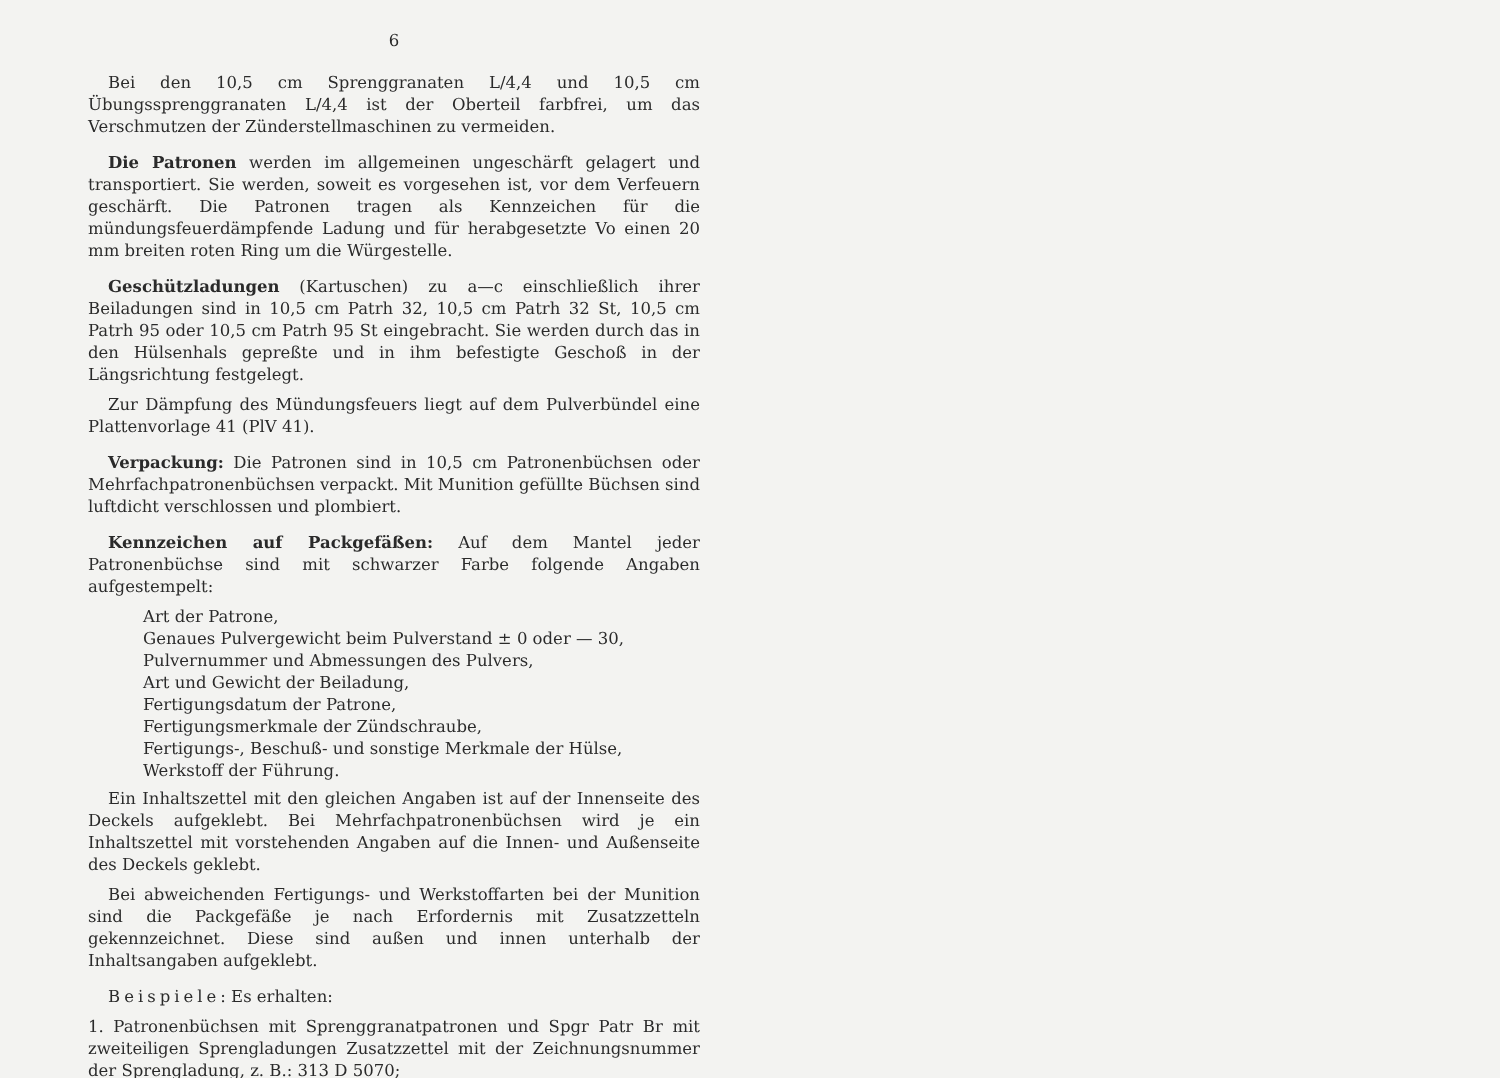6
Bei den 10,5 cm Sprenggranaten L/4,4 und 10,5 cm Übungssprenggranaten L/4,4 ist der Oberteil farbfrei, um das Verschmutzen der Zünderstellmaschinen zu vermeiden.
Die Patronen werden im allgemeinen ungeschärft gelagert und transportiert. Sie werden, soweit es vorgesehen ist, vor dem Verfeuern geschärft. Die Patronen tragen als Kennzeichen für die mündungsfeuerdämpfende Ladung und für herabgesetzte Vo einen 20 mm breiten roten Ring um die Würgestelle.
Geschützladungen (Kartuschen) zu a—c einschließlich ihrer Beiladungen sind in 10,5 cm Patrh 32, 10,5 cm Patrh 32 St, 10,5 cm Patrh 95 oder 10,5 cm Patrh 95 St eingebracht. Sie werden durch das in den Hülsenhals gepreßte und in ihm befestigte Geschoß in der Längsrichtung festgelegt.
Zur Dämpfung des Mündungsfeuers liegt auf dem Pulverbündel eine Plattenvorlage 41 (PlV 41).
Verpackung: Die Patronen sind in 10,5 cm Patronenbüchsen oder Mehrfachpatronenbüchsen verpackt. Mit Munition gefüllte Büchsen sind luftdicht verschlossen und plombiert.
Kennzeichen auf Packgefäßen: Auf dem Mantel jeder Patronenbüchse sind mit schwarzer Farbe folgende Angaben aufgestempelt:
Art der Patrone,
Genaues Pulvergewicht beim Pulverstand ± 0 oder — 30,
Pulvernummer und Abmessungen des Pulvers,
Art und Gewicht der Beiladung,
Fertigungsdatum der Patrone,
Fertigungsmerkmale der Zündschraube,
Fertigungs-, Beschuß- und sonstige Merkmale der Hülse,
Werkstoff der Führung.
Ein Inhaltszettel mit den gleichen Angaben ist auf der Innenseite des Deckels aufgeklebt. Bei Mehrfachpatronenbüchsen wird je ein Inhaltszettel mit vorstehenden Angaben auf die Innen- und Außenseite des Deckels geklebt.
Bei abweichenden Fertigungs- und Werkstoffarten bei der Munition sind die Packgefäße je nach Erfordernis mit Zusatzzetteln gekennzeichnet. Diese sind außen und innen unterhalb der Inhaltsangaben aufgeklebt.
Beispiele: Es erhalten:
1. Patronenbüchsen mit Sprenggranatpatronen und Spgr Patr Br mit zweiteiligen Sprengladungen Zusatzzettel mit der Zeichnungsnummer der Sprengladung, z. B.: 313 D 5070;